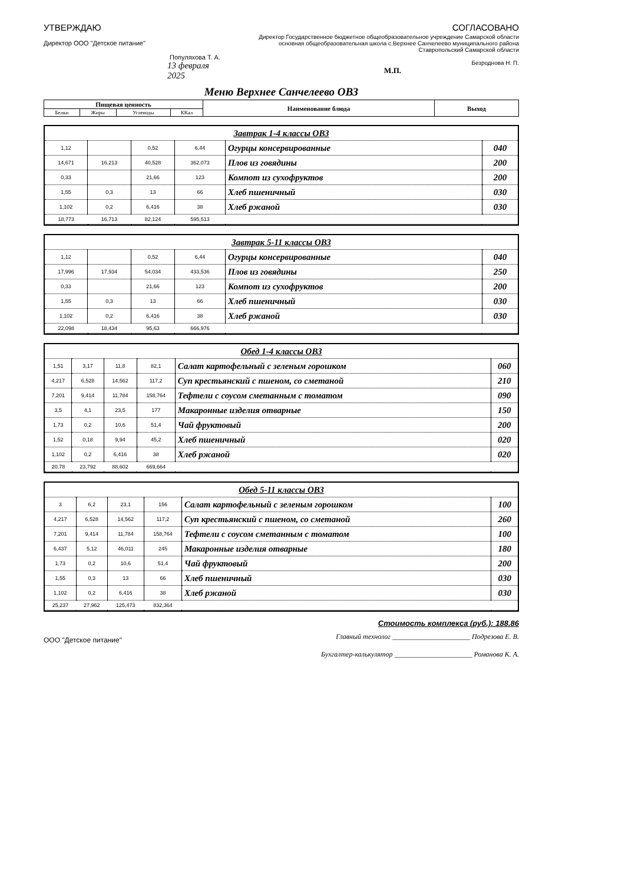УТВЕРЖДАЮ
Директор ООО "Детское питание"
Популяхова Т. А.
13 февраля 2025
СОГЛАСОВАНО
Директор Государственное бюджетное общеобразовательное учреждение Самарской области основная общеобразовательная школа с.Верхнее Санчелеево муниципального района Ставропольский Самарской области
Безроднова Н. П.
М.П.
Меню Верхнее Санчелеево ОВЗ
| Пищевая ценность | | | | Наименование блюда | Выход |
| Белки | Жиры | Углеводы | ККал | | |
| Завтрак 1-4 классы ОВЗ | | | | | |
| 1,12 | | 0,52 | 6,44 | Огурцы консервированные | 040 |
| 14,671 | 16,213 | 40,528 | 362,073 | Плов из говядины | 200 |
| 0,33 | | 21,66 | 123 | Компот из сухофруктов | 200 |
| 1,55 | 0,3 | 13 | 66 | Хлеб пшеничный | 030 |
| 1,102 | 0,2 | 6,416 | 38 | Хлеб ржаной | 030 |
| 18,773 | 16,713 | 82,124 | 595,513 | | |
| Завтрак 5-11 классы ОВЗ | | | | | |
| 1,12 | | 0,52 | 6,44 | Огурцы консервированные | 040 |
| 17,996 | 17,934 | 54,034 | 433,536 | Плов из говядины | 250 |
| 0,33 | | 21,66 | 123 | Компот из сухофруктов | 200 |
| 1,55 | 0,3 | 13 | 66 | Хлеб пшеничный | 030 |
| 1,102 | 0,2 | 6,416 | 38 | Хлеб ржаной | 030 |
| 22,098 | 18,434 | 95,63 | 666,976 | | |
| Обед 1-4 классы ОВЗ | | | | | |
| 1,51 | 3,17 | 11,8 | 82,1 | Салат картофельный с зеленым горошком | 060 |
| 4,217 | 6,528 | 14,562 | 117,2 | Суп крестьянский с пшеном, со сметаной | 210 |
| 7,201 | 9,414 | 11,784 | 158,764 | Тефтели с соусом сметанным с томатом | 090 |
| 3,5 | 4,1 | 23,5 | 177 | Макаронные изделия отварные | 150 |
| 1,73 | 0,2 | 10,6 | 51,4 | Чай фруктовый | 200 |
| 1,52 | 0,18 | 9,94 | 45,2 | Хлеб пшеничный | 020 |
| 1,102 | 0,2 | 6,416 | 38 | Хлеб ржаной | 020 |
| 20,78 | 23,792 | 88,602 | 669,664 | | |
| Обед 5-11 классы ОВЗ | | | | | |
| 3 | 6,2 | 23,1 | 156 | Салат картофельный с зеленым горошком | 100 |
| 4,217 | 6,528 | 14,562 | 117,2 | Суп крестьянский с пшеном, со сметаной | 260 |
| 7,201 | 9,414 | 11,784 | 158,764 | Тефтели с соусом сметанным с томатом | 100 |
| 6,437 | 5,12 | 46,011 | 245 | Макаронные изделия отварные | 180 |
| 1,73 | 0,2 | 10,6 | 51,4 | Чай фруктовый | 200 |
| 1,55 | 0,3 | 13 | 66 | Хлеб пшеничный | 030 |
| 1,102 | 0,2 | 6,416 | 38 | Хлеб ржаной | 030 |
| 25,237 | 27,962 | 125,473 | 832,364 | | |
Стоимость комплекса (руб.): 188.86
ООО "Детское питание"
Главный технолог ______________________ Подрезова Е. В.
Бухгалтер-калькулятор ______________________ Романова К. А.